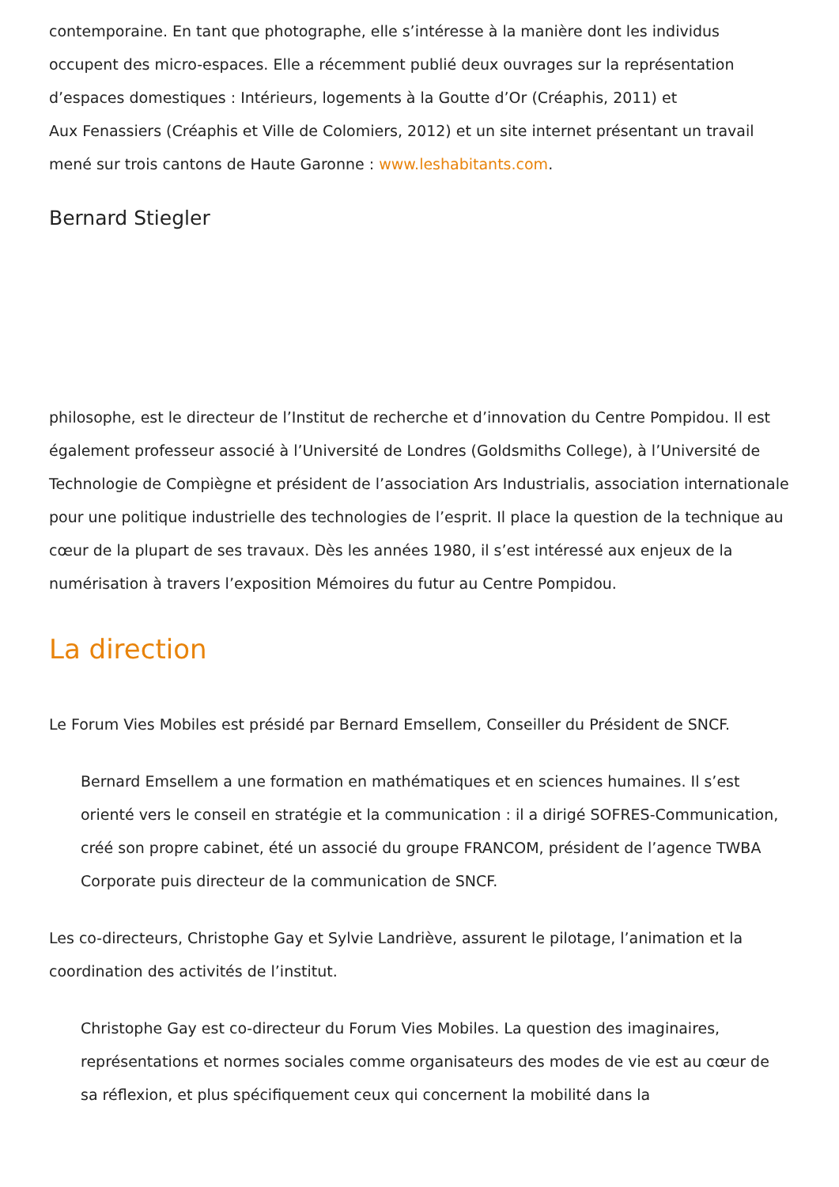contemporaine. En tant que photographe, elle s’intéresse à la manière dont les individus occupent des micro-espaces. Elle a récemment publié deux ouvrages sur la représentation d’espaces domestiques : Intérieurs, logements à la Goutte d’Or (Créaphis, 2011) et
Aux Fenassiers (Créaphis et Ville de Colomiers, 2012) et un site internet présentant un travail mené sur trois cantons de Haute Garonne : www.leshabitants.com.
Bernard Stiegler
philosophe, est le directeur de l’Institut de recherche et d’innovation du Centre Pompidou. Il est également professeur associé à l’Université de Londres (Goldsmiths College), à l’Université de Technologie de Compiègne et président de l’association Ars Industrialis, association internationale pour une politique industrielle des technologies de l’esprit. Il place la question de la technique au cœur de la plupart de ses travaux. Dès les années 1980, il s’est intéressé aux enjeux de la numérisation à travers l’exposition Mémoires du futur au Centre Pompidou.
La direction
Le Forum Vies Mobiles est présidé par Bernard Emsellem, Conseiller du Président de SNCF.
Bernard Emsellem a une formation en mathématiques et en sciences humaines. Il s’est orienté vers le conseil en stratégie et la communication : il a dirigé SOFRES-Communication, créé son propre cabinet, été un associé du groupe FRANCOM, président de l’agence TWBA Corporate puis directeur de la communication de SNCF.
Les co-directeurs, Christophe Gay et Sylvie Landriève, assurent le pilotage, l’animation et la coordination des activités de l’institut.
Christophe Gay est co-directeur du Forum Vies Mobiles. La question des imaginaires, représentations et normes sociales comme organisateurs des modes de vie est au cœur de sa réflexion, et plus spécifiquement ceux qui concernent la mobilité dans la